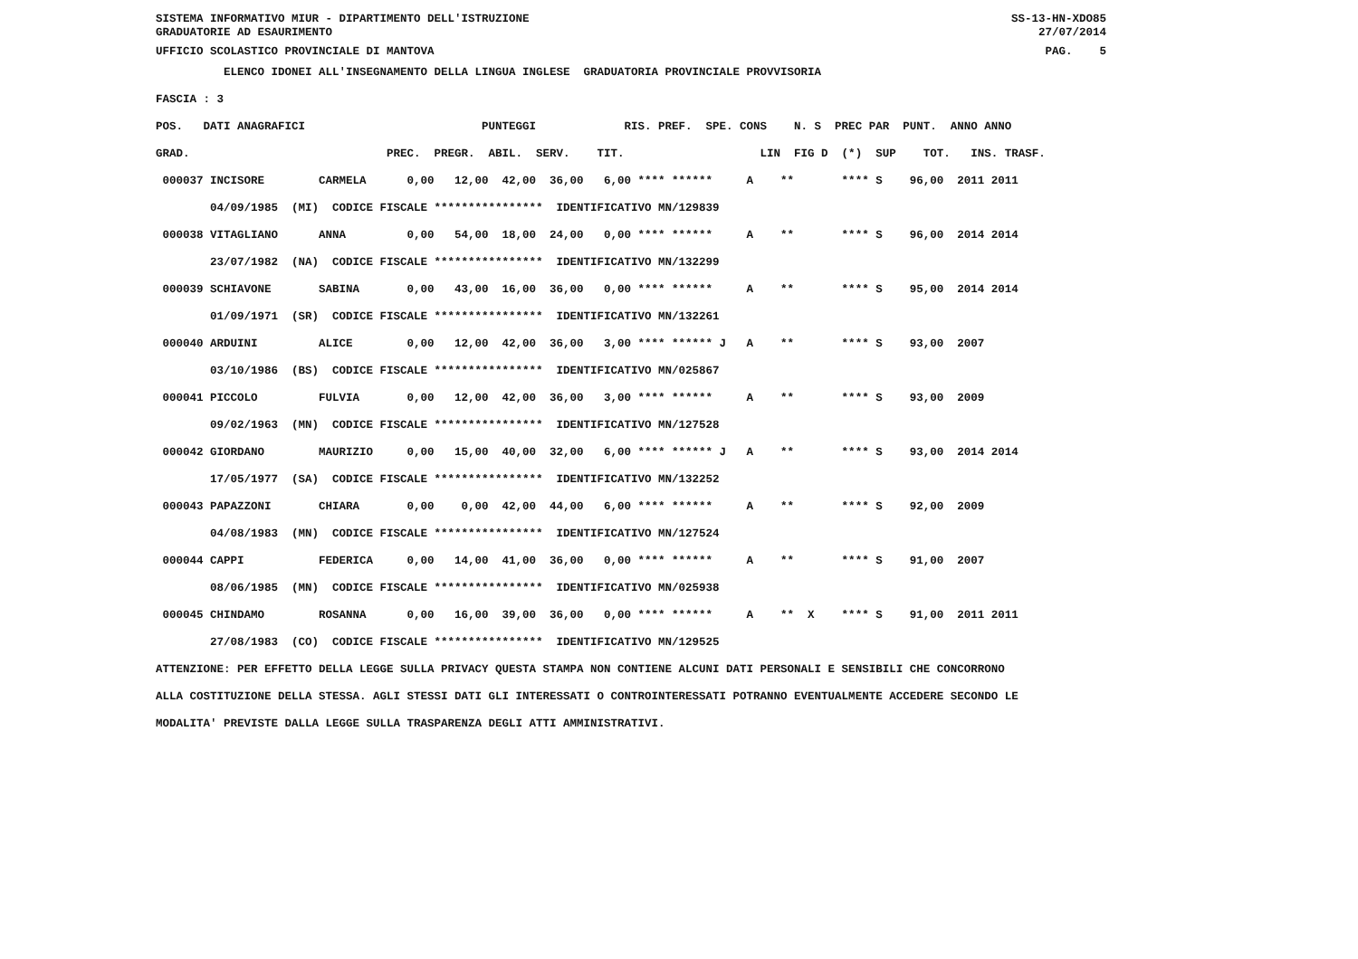SISTEMA INFORMATIVO MIUR - DIPARTIMENTO DELL'ISTRUZIONE SS-13-HN-XDO85
GRADUATORIE AD ESAURIMENTO 27/07/2014
UFFICIO SCOLASTICO PROVINCIALE DI MANTOVA PAG. 5
          ELENCO IDONEI ALL'INSEGNAMENTO DELLA LINGUA INGLESE  GRADUATORIA PROVINCIALE PROVVISORIA
FASCIA : 3
POS.   DATI ANAGRAFICI                          PUNTEGGI             RIS. PREF.  SPE. CONS    N. S  PREC PAR  PUNT.  ANNO ANNO
GRAD.                             PREC.  PREGR.  ABIL.  SERV.    TIT.                    LIN  FIG D  (*)  SUP    TOT.   INS. TRASF.
 000037 INCISORE        CARMELA      0,00   12,00  42,00  36,00   6,00 **** ******     A    **       **** S    96,00  2011 2011
        04/09/1985  (MI)  CODICE FISCALE ****************  IDENTIFICATIVO MN/129839
 000038 VITAGLIANO      ANNA         0,00   54,00  18,00  24,00   0,00 **** ******     A    **       **** S    96,00  2014 2014
        23/07/1982  (NA)  CODICE FISCALE ****************  IDENTIFICATIVO MN/132299
 000039 SCHIAVONE       SABINA       0,00   43,00  16,00  36,00   0,00 **** ******     A    **       **** S    95,00  2014 2014
        01/09/1971  (SR)  CODICE FISCALE ****************  IDENTIFICATIVO MN/132261
 000040 ARDUINI         ALICE        0,00   12,00  42,00  36,00   3,00 **** ****** J   A    **       **** S    93,00  2007
        03/10/1986  (BS)  CODICE FISCALE ****************  IDENTIFICATIVO MN/025867
 000041 PICCOLO         FULVIA       0,00   12,00  42,00  36,00   3,00 **** ******     A    **       **** S    93,00  2009
        09/02/1963  (MN)  CODICE FISCALE ****************  IDENTIFICATIVO MN/127528
 000042 GIORDANO        MAURIZIO     0,00   15,00  40,00  32,00   6,00 **** ****** J   A    **       **** S    93,00  2014 2014
        17/05/1977  (SA)  CODICE FISCALE ****************  IDENTIFICATIVO MN/132252
 000043 PAPAZZONI       CHIARA       0,00    0,00  42,00  44,00   6,00 **** ******     A    **       **** S    92,00  2009
        04/08/1983  (MN)  CODICE FISCALE ****************  IDENTIFICATIVO MN/127524
 000044 CAPPI           FEDERICA     0,00   14,00  41,00  36,00   0,00 **** ******     A    **       **** S    91,00  2007
        08/06/1985  (MN)  CODICE FISCALE ****************  IDENTIFICATIVO MN/025938
 000045 CHINDAMO        ROSANNA      0,00   16,00  39,00  36,00   0,00 **** ******     A    **  X    **** S    91,00  2011 2011
        27/08/1983  (CO)  CODICE FISCALE ****************  IDENTIFICATIVO MN/129525
ATTENZIONE: PER EFFETTO DELLA LEGGE SULLA PRIVACY QUESTA STAMPA NON CONTIENE ALCUNI DATI PERSONALI E SENSIBILI CHE CONCORRONO
ALLA COSTITUZIONE DELLA STESSA. AGLI STESSI DATI GLI INTERESSATI O CONTROINTERESSATI POTRANNO EVENTUALMENTE ACCEDERE SECONDO LE
MODALITA' PREVISTE DALLA LEGGE SULLA TRASPARENZA DEGLI ATTI AMMINISTRATIVI.